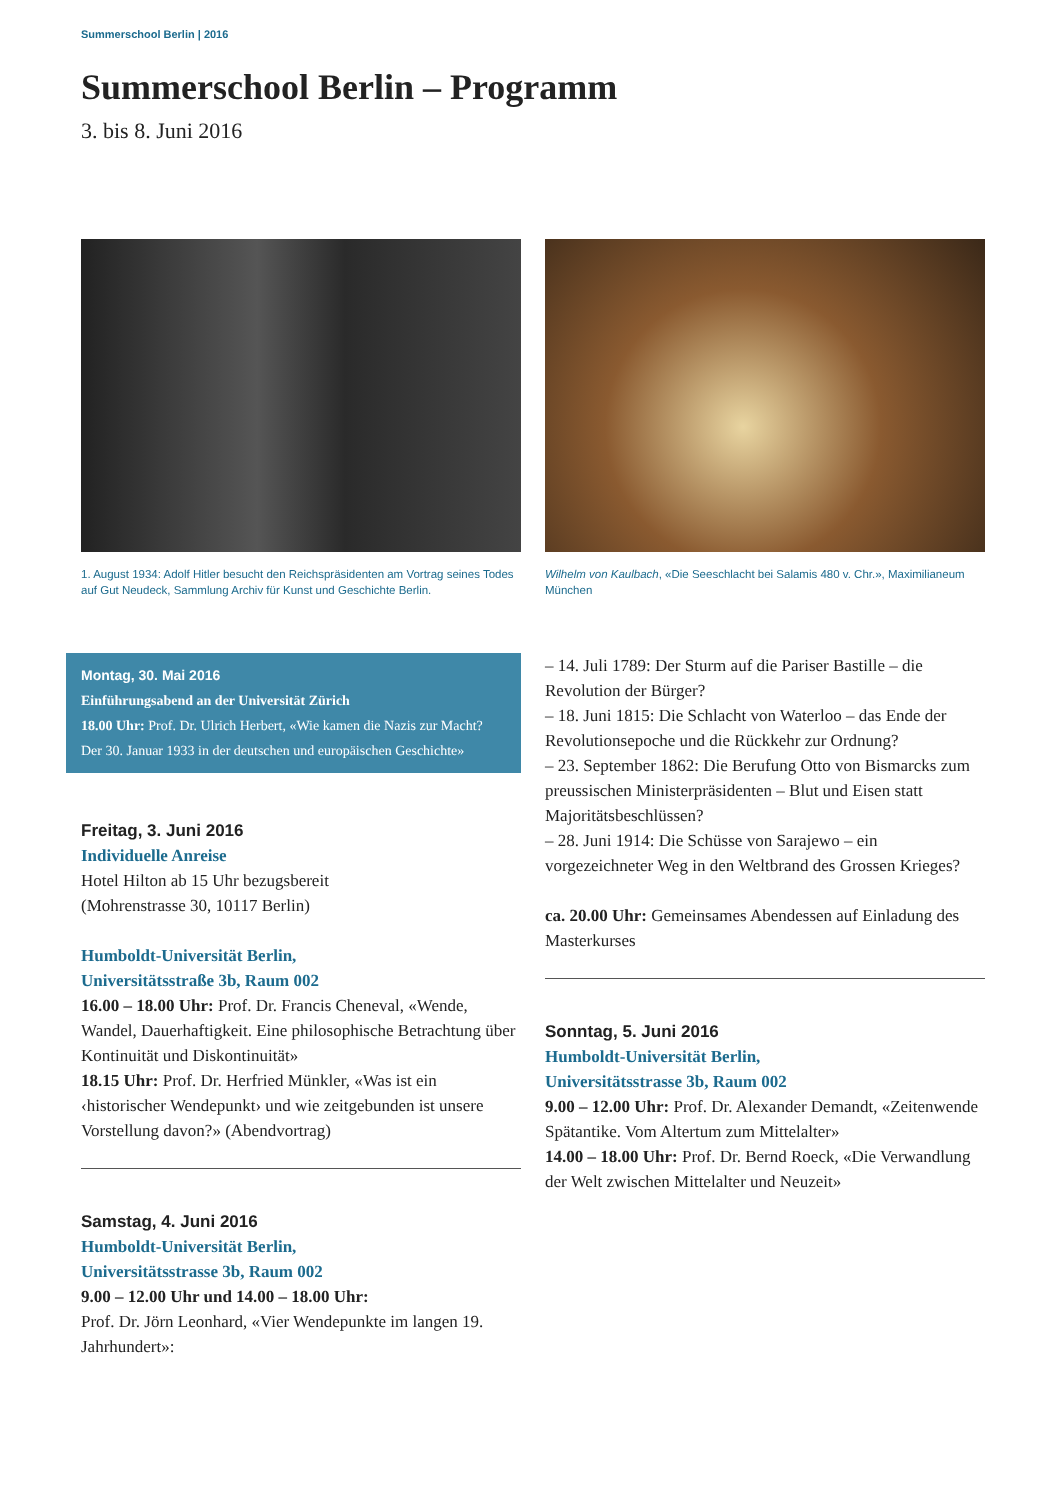Summerschool Berlin | 2016
Summerschool Berlin – Programm
3. bis 8. Juni 2016
1. August 1934: Adolf Hitler besucht den Reichspräsidenten am Vortrag seines Todes auf Gut Neudeck, Sammlung Archiv für Kunst und Geschichte Berlin.
Montag, 30. Mai 2016
Einführungsabend an der Universität Zürich
18.00 Uhr: Prof. Dr. Ulrich Herbert, «Wie kamen die Nazis zur Macht? Der 30. Januar 1933 in der deutschen und europäischen Geschichte»
Freitag, 3. Juni 2016
Individuelle Anreise
Hotel Hilton ab 15 Uhr bezugsbereit
(Mohrenstrasse 30, 10117 Berlin)
Humboldt-Universität Berlin,
Universitätsstraße 3b, Raum 002
16.00 – 18.00 Uhr: Prof. Dr. Francis Cheneval, «Wende, Wandel, Dauerhaftigkeit. Eine philosophische Betrachtung über Kontinuität und Diskontinuität»
18.15 Uhr: Prof. Dr. Herfried Münkler, «Was ist ein ‹historischer Wendepunkt› und wie zeitgebunden ist unsere Vorstellung davon?» (Abendvortrag)
Samstag, 4. Juni 2016
Humboldt-Universität Berlin,
Universitätsstrasse 3b, Raum 002
9.00 – 12.00 Uhr und 14.00 – 18.00 Uhr:
Prof. Dr. Jörn Leonhard, «Vier Wendepunkte im langen 19. Jahrhundert»:
Wilhelm von Kaulbach, «Die Seeschlacht bei Salamis 480 v. Chr.», Maximilianeum München
– 14. Juli 1789: Der Sturm auf die Pariser Bastille – die Revolution der Bürger?
– 18. Juni 1815: Die Schlacht von Waterloo – das Ende der Revolutionsepoche und die Rückkehr zur Ordnung?
– 23. September 1862: Die Berufung Otto von Bismarcks zum preussischen Ministerpräsidenten – Blut und Eisen statt Majoritätsbeschlüssen?
– 28. Juni 1914: Die Schüsse von Sarajewo – ein vorgezeichneter Weg in den Weltbrand des Grossen Krieges?
ca. 20.00 Uhr: Gemeinsames Abendessen auf Einladung des Masterkurses
Sonntag, 5. Juni 2016
Humboldt-Universität Berlin,
Universitätsstrasse 3b, Raum 002
9.00 – 12.00 Uhr: Prof. Dr. Alexander Demandt, «Zeitenwende Spätantike. Vom Altertum zum Mittelalter»
14.00 – 18.00 Uhr: Prof. Dr. Bernd Roeck, «Die Verwandlung der Welt zwischen Mittelalter und Neuzeit»